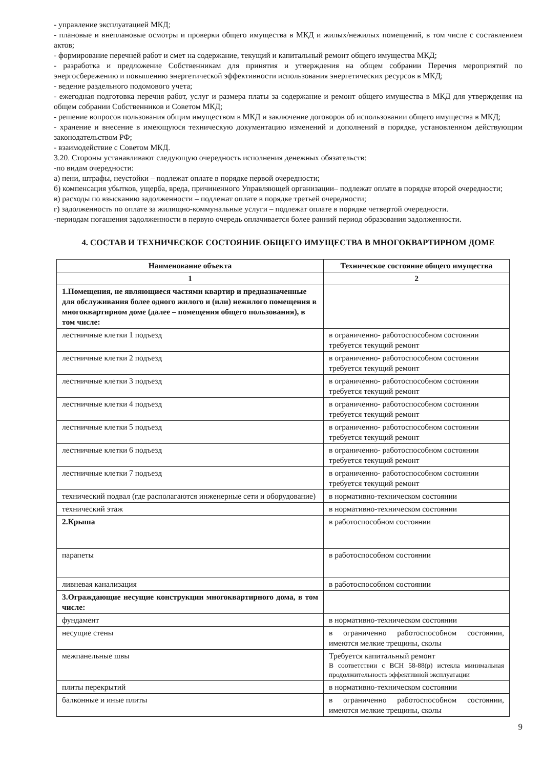- управление эксплуатацией МКД;
- плановые и внеплановые осмотры и проверки общего имущества в МКД и жилых/нежилых помещений, в том числе с составлением актов;
- формирование перечней работ и смет на содержание, текущий и капитальный ремонт общего имущества МКД;
- разработка и предложение Собственникам для принятия и утверждения на общем собрании Перечня мероприятий по энергосбережению и повышению энергетической эффективности использования энергетических ресурсов в МКД;
- ведение раздельного подомового учета;
- ежегодная подготовка перечня работ, услуг и размера платы за содержание и ремонт общего имущества в МКД для утверждения на общем собрании Собственников и Советом МКД;
- решение вопросов пользования общим имуществом в МКД и заключение договоров об использовании общего имущества в МКД;
- хранение и внесение в имеющуюся техническую документацию изменений и дополнений в порядке, установленном действующим законодательством РФ;
- взаимодействие с Советом МКД.
3.20. Стороны устанавливают следующую очередность исполнения денежных обязательств:
-по видам очередности:
а) пени, штрафы, неустойки – подлежат оплате в порядке первой очередности;
б) компенсация убытков, ущерба, вреда, причиненного Управляющей организации– подлежат оплате в порядке второй очередности;
в) расходы по взысканию задолженности – подлежат оплате в порядке третьей очередности;
г) задолженность по оплате за жилищно-коммунальные услуги – подлежат оплате в порядке четвертой очередности.
-периодам погашения задолженности в первую очередь оплачивается более ранний период образования задолженности.
4. СОСТАВ И ТЕХНИЧЕСКОЕ СОСТОЯНИЕ ОБЩЕГО ИМУЩЕСТВА В МНОГОКВАРТИРНОМ ДОМЕ
| Наименование объекта | Техническое состояние общего имущества |
| --- | --- |
| 1 | 2 |
| 1.Помещения, не являющиеся частями квартир и предназначенные для обслуживания более одного жилого и (или) нежилого помещения в многоквартирном доме (далее – помещения общего пользования), в том числе: | |
| лестничные клетки 1 подъезд | в ограниченно- работоспособном состоянии требуется текущий ремонт |
| лестничные клетки 2 подъезд | в ограниченно- работоспособном состоянии требуется текущий ремонт |
| лестничные клетки 3 подъезд | в ограниченно- работоспособном состоянии требуется текущий ремонт |
| лестничные клетки 4 подъезд | в ограниченно- работоспособном состоянии требуется текущий ремонт |
| лестничные клетки 5 подъезд | в ограниченно- работоспособном состоянии требуется текущий ремонт |
| лестничные клетки 6 подъезд | в ограниченно- работоспособном состоянии требуется текущий ремонт |
| лестничные клетки 7 подъезд | в ограниченно- работоспособном состоянии требуется текущий ремонт |
| технический подвал (где располагаются инженерные сети и оборудование) | в нормативно-техническом состоянии |
| технический этаж | в нормативно-техническом состоянии |
| 2.Крыша | в работоспособном состоянии |
| парапеты | в работоспособном состоянии |
| ливневая канализация | в работоспособном состоянии |
| 3.Ограждающие несущие конструкции многоквартирного дома, в том числе: | |
| фундамент | в нормативно-техническом состоянии |
| несущие стены | в ограниченно работоспособном состоянии, имеются мелкие трещины, сколы |
| межпанельные швы | Требуется капитальный ремонт В соответствии с ВСН 58-88(р) истекла минимальная продолжительность эффективной эксплуатации |
| плиты перекрытий | в нормативно-техническом состоянии |
| балконные и иные плиты | в ограниченно работоспособном состоянии, имеются мелкие трещины, сколы |
9